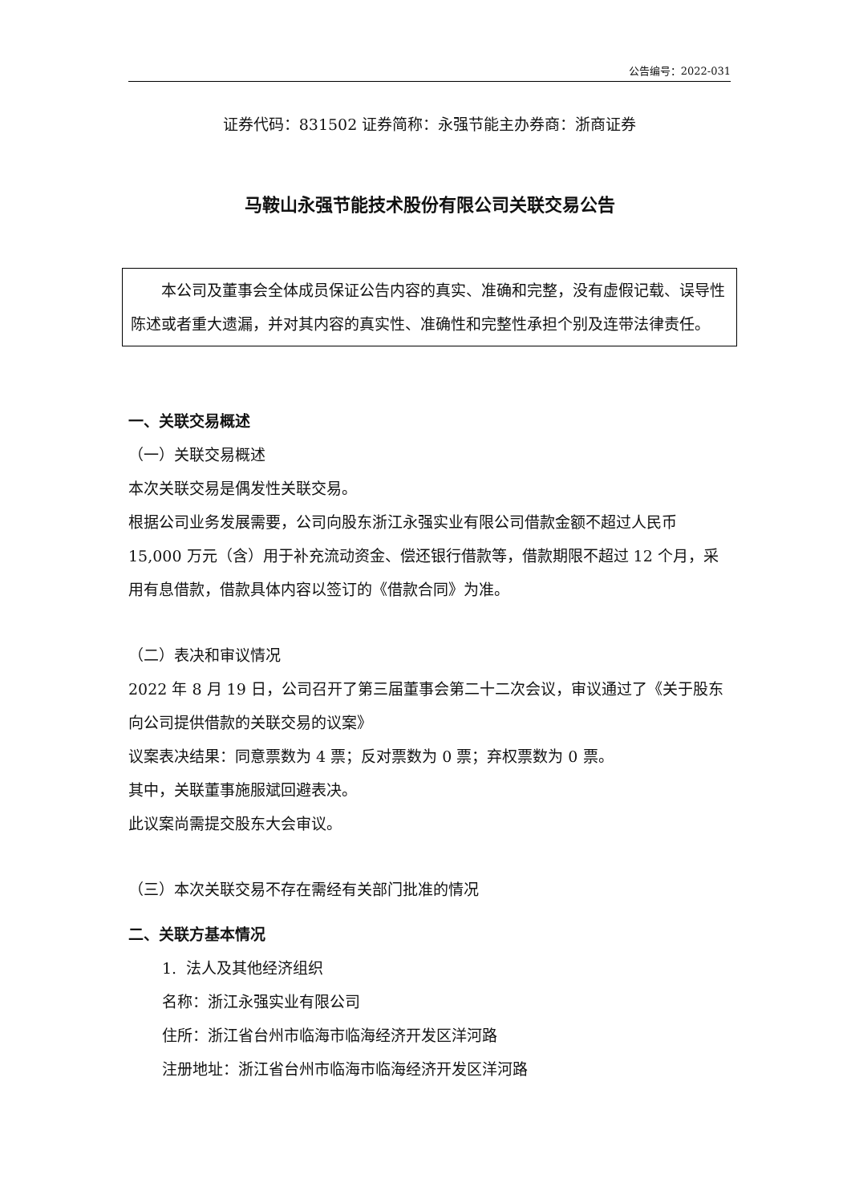公告编号：2022-031
证券代码：831502 证券简称：永强节能主办券商：浙商证券
马鞍山永强节能技术股份有限公司关联交易公告
　　本公司及董事会全体成员保证公告内容的真实、准确和完整，没有虚假记载、误导性陈述或者重大遗漏，并对其内容的真实性、准确性和完整性承担个别及连带法律责任。
一、关联交易概述
（一）关联交易概述
本次关联交易是偶发性关联交易。
根据公司业务发展需要，公司向股东浙江永强实业有限公司借款金额不超过人民币 15,000 万元（含）用于补充流动资金、偿还银行借款等，借款期限不超过 12 个月，采用有息借款，借款具体内容以签订的《借款合同》为准。
（二）表决和审议情况
2022 年 8 月 19 日，公司召开了第三届董事会第二十二次会议，审议通过了《关于股东向公司提供借款的关联交易的议案》
议案表决结果：同意票数为 4 票；反对票数为 0 票；弃权票数为 0 票。
其中，关联董事施服斌回避表决。
此议案尚需提交股东大会审议。
（三）本次关联交易不存在需经有关部门批准的情况
二、关联方基本情况
1. 法人及其他经济组织
名称：浙江永强实业有限公司
住所：浙江省台州市临海市临海经济开发区洋河路
注册地址：浙江省台州市临海市临海经济开发区洋河路